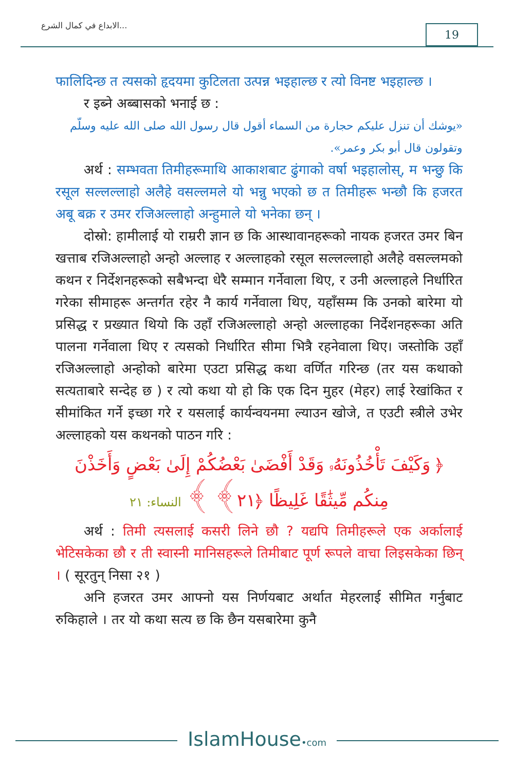الابداع في كمال الشرع... 19
फालिदिन्छ त त्यसको हृदयमा कुटिलता उत्पन्न भइहाल्छ र त्यो विनष्ट भइहाल्छ ।
र इब्ने अब्बासको भनाई छ :
«يوشك أن تنزل عليكم حجارة من السماء أقول قال رسول الله صلى الله عليه وسلّم وتقولون قال أبو بكر وعمر».
अर्थ : सम्भवता तिमीहरूमाथि आकाशबाट ढुंगाको वर्षा भइहालोस्, म भन्छु कि रसूल सल्लल्लाहो अलैहे वसल्लमले यो भन्नु भएको छ त तिमीहरू भन्छौ कि हजरत अबू बक्र र उमर रजिअल्लाहो अन्हुमाले यो भनेका छन् ।
दोस्रो: हामीलाई यो राम्ररी ज्ञान छ कि आस्थावानहरूको नायक हजरत उमर बिन खत्ताब रजिअल्लाहो अन्हो अल्लाह र अल्लाहको रसूल सल्लल्लाहो अलैहे वसल्लमको कथन र निर्देशनहरूको सबैभन्दा धेरै सम्मान गर्नेवाला थिए, र उनी अल्लाहले निर्धारित गरेका सीमाहरू अन्तर्गत रहेर नै कार्य गर्नेवाला थिए, यहाँसम्म कि उनको बारेमा यो प्रसिद्ध र प्रख्यात थियो कि उहाँ रजिअल्लाहो अन्हो अल्लाहका निर्देशनहरूका अति पालना गर्नेवाला थिए र त्यसको निर्धारित सीमा भित्रै रहनेवाला थिए। जस्तोकि उहाँ रजिअल्लाहो अन्होको बारेमा एउटा प्रसिद्ध कथा वर्णित गरिन्छ (तर यस कथाको सत्यताबारे सन्देह छ ) र त्यो कथा यो हो कि एक दिन मुहर (मेहर) लाई रेखांकित र सीमांकित गर्ने इच्छा गरे र यसलाई कार्यन्वयनमा ल्याउन खोजे, त एउटी स्त्रीले उभेर अल्लाहको यस कथनको पाठन गरि :
﴿ وَكَيْفَ تَأْخُذُونَهُۥ وَقَدْ أَفْضَىٰ بَعْضُكُمْ إِلَىٰ بَعْضٍ وَأَخَذْنَ مِنكُم مِّيثَٰقًا غَلِيظًا ﴿٢١﴾ ﴾ النساء: ٢١
अर्थ : तिमी त्यसलाई कसरी लिने छौ ? यद्यपि तिमीहरूले एक अर्कालाई भेटिसकेका छौ र ती स्वास्नी मानिसहरूले तिमीबाट पूर्ण रूपले वाचा लिइसकेका छिन् । ( सूरतुन् निसा २१ )
अनि हजरत उमर आफ्नो यस निर्णयबाट अर्थात मेहरलाई सीमित गर्नुबाट रुकिहाले । तर यो कथा सत्य छ कि छैन यसबारेमा कुनै
IslamHouse•com